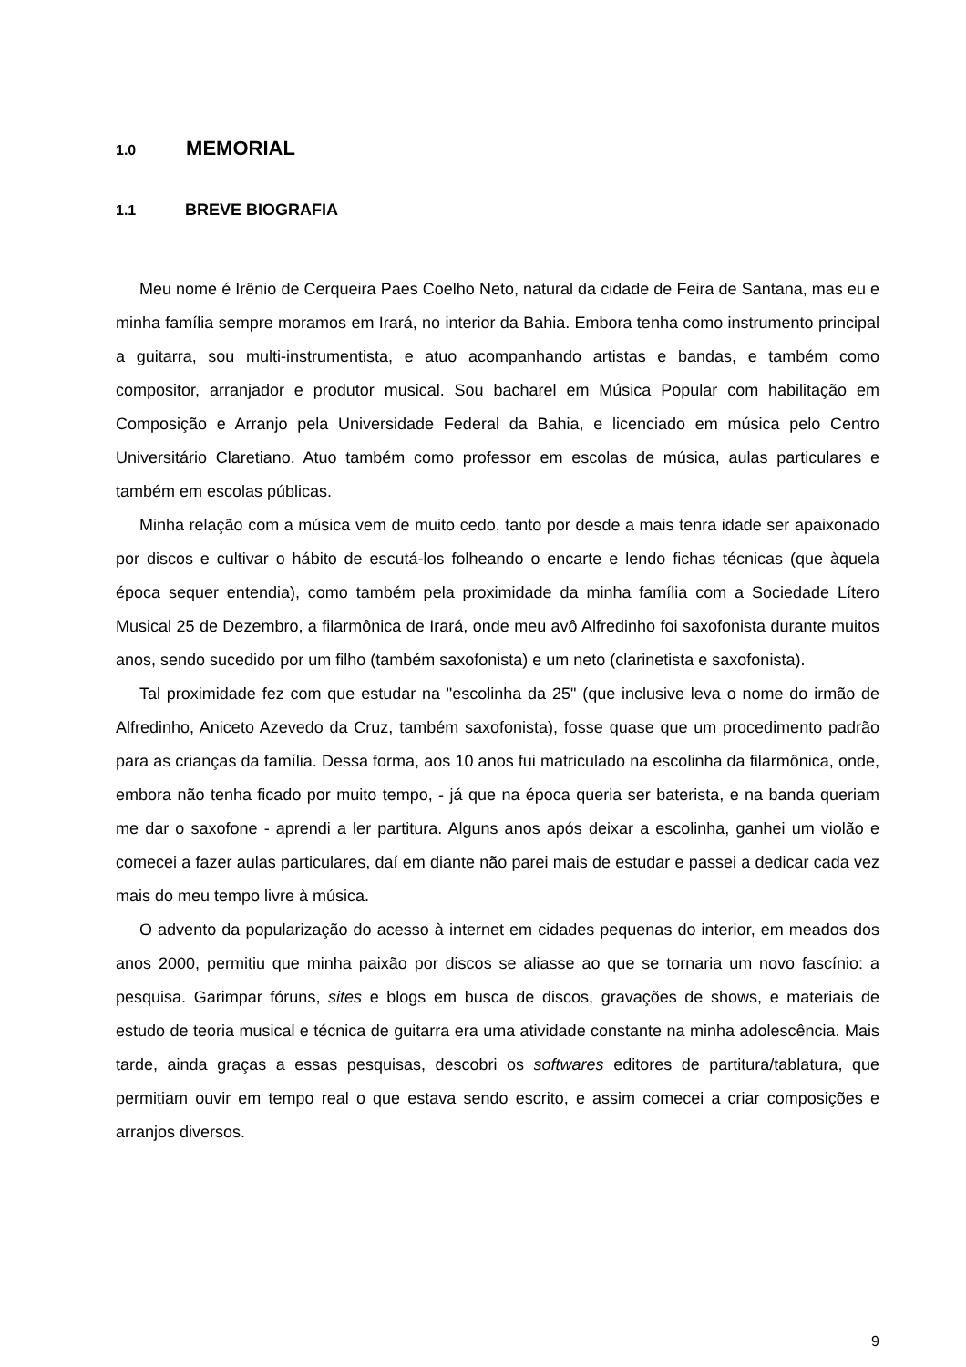1.0 MEMORIAL
1.1 BREVE BIOGRAFIA
Meu nome é Irênio de Cerqueira Paes Coelho Neto, natural da cidade de Feira de Santana, mas eu e minha família sempre moramos em Irará, no interior da Bahia. Embora tenha como instrumento principal a guitarra, sou multi-instrumentista, e atuo acompanhando artistas e bandas, e também como compositor, arranjador e produtor musical. Sou bacharel em Música Popular com habilitação em Composição e Arranjo pela Universidade Federal da Bahia, e licenciado em música pelo Centro Universitário Claretiano. Atuo também como professor em escolas de música, aulas particulares e também em escolas públicas.
Minha relação com a música vem de muito cedo, tanto por desde a mais tenra idade ser apaixonado por discos e cultivar o hábito de escutá-los folheando o encarte e lendo fichas técnicas (que àquela época sequer entendia), como também pela proximidade da minha família com a Sociedade Lítero Musical 25 de Dezembro, a filarmônica de Irará, onde meu avô Alfredinho foi saxofonista durante muitos anos, sendo sucedido por um filho (também saxofonista) e um neto (clarinetista e saxofonista).
Tal proximidade fez com que estudar na "escolinha da 25" (que inclusive leva o nome do irmão de Alfredinho, Aniceto Azevedo da Cruz, também saxofonista), fosse quase que um procedimento padrão para as crianças da família. Dessa forma, aos 10 anos fui matriculado na escolinha da filarmônica, onde, embora não tenha ficado por muito tempo, - já que na época queria ser baterista, e na banda queriam me dar o saxofone - aprendi a ler partitura. Alguns anos após deixar a escolinha, ganhei um violão e comecei a fazer aulas particulares, daí em diante não parei mais de estudar e passei a dedicar cada vez mais do meu tempo livre à música.
O advento da popularização do acesso à internet em cidades pequenas do interior, em meados dos anos 2000, permitiu que minha paixão por discos se aliasse ao que se tornaria um novo fascínio: a pesquisa. Garimpar fóruns, sites e blogs em busca de discos, gravações de shows, e materiais de estudo de teoria musical e técnica de guitarra era uma atividade constante na minha adolescência. Mais tarde, ainda graças a essas pesquisas, descobri os softwares editores de partitura/tablatura, que permitiam ouvir em tempo real o que estava sendo escrito, e assim comecei a criar composições e arranjos diversos.
9